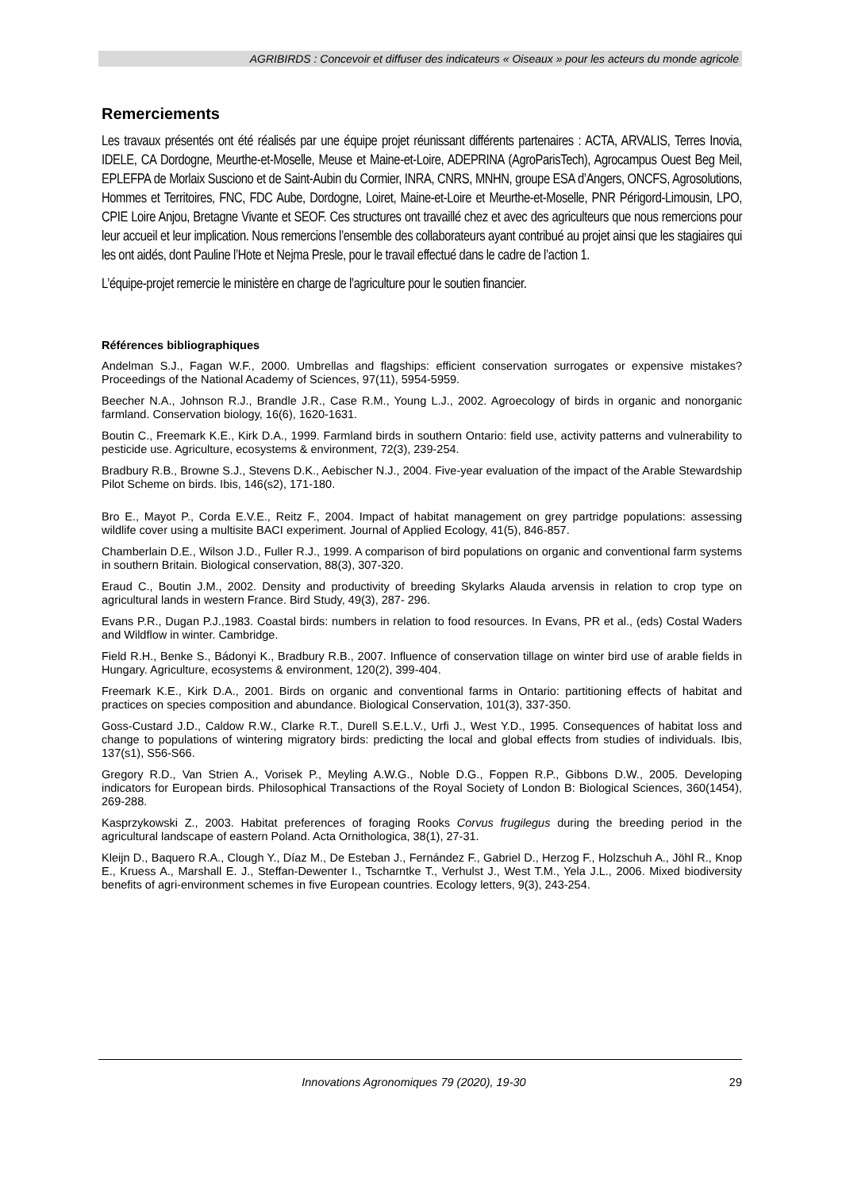AGRIBIRDS : Concevoir et diffuser des indicateurs « Oiseaux » pour les acteurs du monde agricole
Remerciements
Les travaux présentés ont été réalisés par une équipe projet réunissant différents partenaires : ACTA, ARVALIS, Terres Inovia, IDELE, CA Dordogne, Meurthe-et-Moselle, Meuse et Maine-et-Loire, ADEPRINA (AgroParisTech), Agrocampus Ouest Beg Meil, EPLEFPA de Morlaix Susciono et de Saint-Aubin du Cormier, INRA, CNRS, MNHN, groupe ESA d’Angers, ONCFS, Agrosolutions, Hommes et Territoires, FNC, FDC Aube, Dordogne, Loiret, Maine-et-Loire et Meurthe-et-Moselle, PNR Périgord-Limousin, LPO, CPIE Loire Anjou, Bretagne Vivante et SEOF. Ces structures ont travaillé chez et avec des agriculteurs que nous remercions pour leur accueil et leur implication. Nous remercions l’ensemble des collaborateurs ayant contribué au projet ainsi que les stagiaires qui les ont aidés, dont Pauline l’Hote et Nejma Presle, pour le travail effectué dans le cadre de l’action 1.
L’équipe-projet remercie le ministère en charge de l’agriculture pour le soutien financier.
Références bibliographiques
Andelman S.J., Fagan W.F., 2000. Umbrellas and flagships: efficient conservation surrogates or expensive mistakes? Proceedings of the National Academy of Sciences, 97(11), 5954-5959.
Beecher N.A., Johnson R.J., Brandle J.R., Case R.M., Young L.J., 2002. Agroecology of birds in organic and nonorganic farmland. Conservation biology, 16(6), 1620-1631.
Boutin C., Freemark K.E., Kirk D.A., 1999. Farmland birds in southern Ontario: field use, activity patterns and vulnerability to pesticide use. Agriculture, ecosystems & environment, 72(3), 239-254.
Bradbury R.B., Browne S.J., Stevens D.K., Aebischer N.J., 2004. Five-year evaluation of the impact of the Arable Stewardship Pilot Scheme on birds. Ibis, 146(s2), 171-180.
Bro E., Mayot P., Corda E.V.E., Reitz F., 2004. Impact of habitat management on grey partridge populations: assessing wildlife cover using a multisite BACI experiment. Journal of Applied Ecology, 41(5), 846-857.
Chamberlain D.E., Wilson J.D., Fuller R.J., 1999. A comparison of bird populations on organic and conventional farm systems in southern Britain. Biological conservation, 88(3), 307-320.
Eraud C., Boutin J.M., 2002. Density and productivity of breeding Skylarks Alauda arvensis in relation to crop type on agricultural lands in western France. Bird Study, 49(3), 287- 296.
Evans P.R., Dugan P.J.,1983. Coastal birds: numbers in relation to food resources. In Evans, PR et al., (eds) Costal Waders and Wildflow in winter. Cambridge.
Field R.H., Benke S., Bádonyi K., Bradbury R.B., 2007. Influence of conservation tillage on winter bird use of arable fields in Hungary. Agriculture, ecosystems & environment, 120(2), 399-404.
Freemark K.E., Kirk D.A., 2001. Birds on organic and conventional farms in Ontario: partitioning effects of habitat and practices on species composition and abundance. Biological Conservation, 101(3), 337-350.
Goss-Custard J.D., Caldow R.W., Clarke R.T., Durell S.E.L.V., Urfi J., West Y.D., 1995. Consequences of habitat loss and change to populations of wintering migratory birds: predicting the local and global effects from studies of individuals. Ibis, 137(s1), S56-S66.
Gregory R.D., Van Strien A., Vorisek P., Meyling A.W.G., Noble D.G., Foppen R.P., Gibbons D.W., 2005. Developing indicators for European birds. Philosophical Transactions of the Royal Society of London B: Biological Sciences, 360(1454), 269-288.
Kasprzykowski Z., 2003. Habitat preferences of foraging Rooks Corvus frugilegus during the breeding period in the agricultural landscape of eastern Poland. Acta Ornithologica, 38(1), 27-31.
Kleijn D., Baquero R.A., Clough Y., Díaz M., De Esteban J., Fernández F., Gabriel D., Herzog F., Holzschuh A., Jöhl R., Knop E., Kruess A., Marshall E. J., Steffan-Dewenter I., Tscharntke T., Verhulst J., West T.M., Yela J.L., 2006. Mixed biodiversity benefits of agri-environment schemes in five European countries. Ecology letters, 9(3), 243-254.
Innovations Agronomiques 79 (2020), 19-30 29